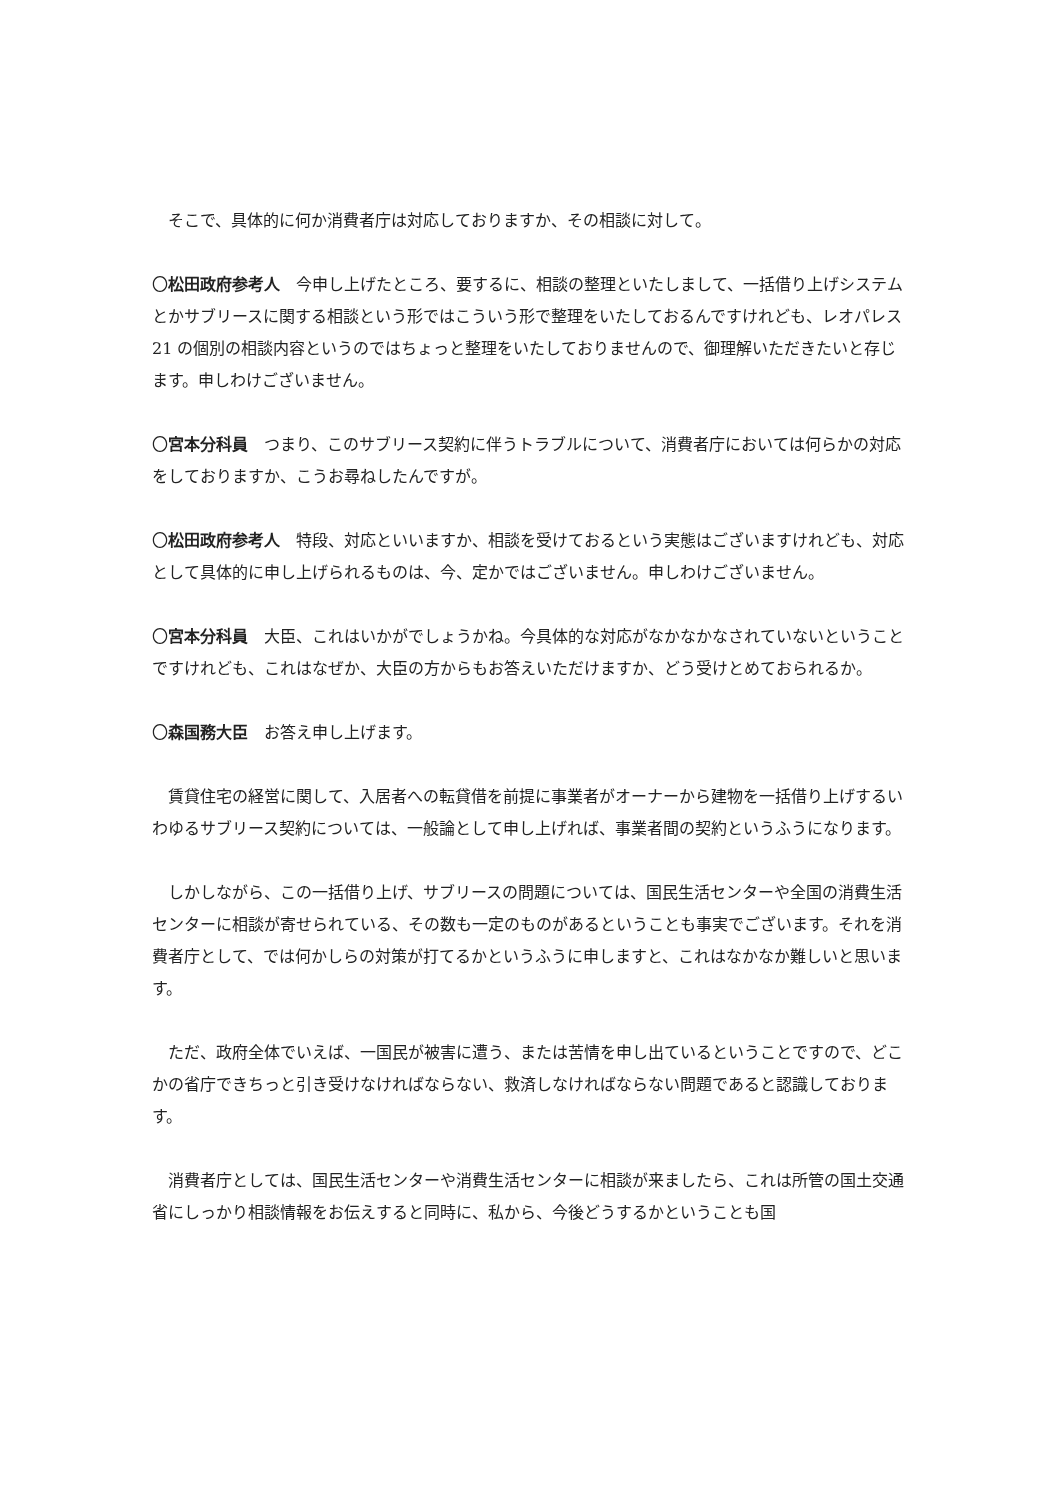そこで、具体的に何か消費者庁は対応しておりますか、その相談に対して。
〇松田政府参考人　今申し上げたところ、要するに、相談の整理といたしまして、一括借り上げシステムとかサブリースに関する相談という形ではこういう形で整理をいたしておるんですけれども、レオパレス 21 の個別の相談内容というのではちょっと整理をいたしておりませんので、御理解いただきたいと存じます。申しわけございません。
〇宮本分科員　つまり、このサブリース契約に伴うトラブルについて、消費者庁においては何らかの対応をしておりますか、こうお尋ねしたんですが。
〇松田政府参考人　特段、対応といいますか、相談を受けておるという実態はございますけれども、対応として具体的に申し上げられるものは、今、定かではございません。申しわけございません。
〇宮本分科員　大臣、これはいかがでしょうかね。今具体的な対応がなかなかなされていないということですけれども、これはなぜか、大臣の方からもお答えいただけますか、どう受けとめておられるか。
〇森国務大臣　お答え申し上げます。
　賃貸住宅の経営に関して、入居者への転貸借を前提に事業者がオーナーから建物を一括借り上げするいわゆるサブリース契約については、一般論として申し上げれば、事業者間の契約というふうになります。
　しかしながら、この一括借り上げ、サブリースの問題については、国民生活センターや全国の消費生活センターに相談が寄せられている、その数も一定のものがあるということも事実でございます。それを消費者庁として、では何かしらの対策が打てるかというふうに申しますと、これはなかなか難しいと思います。
　ただ、政府全体でいえば、一国民が被害に遭う、または苦情を申し出ているということですので、どこかの省庁できちっと引き受けなければならない、救済しなければならない問題であると認識しております。
　消費者庁としては、国民生活センターや消費生活センターに相談が来ましたら、これは所管の国土交通省にしっかり相談情報をお伝えすると同時に、私から、今後どうするかということも国